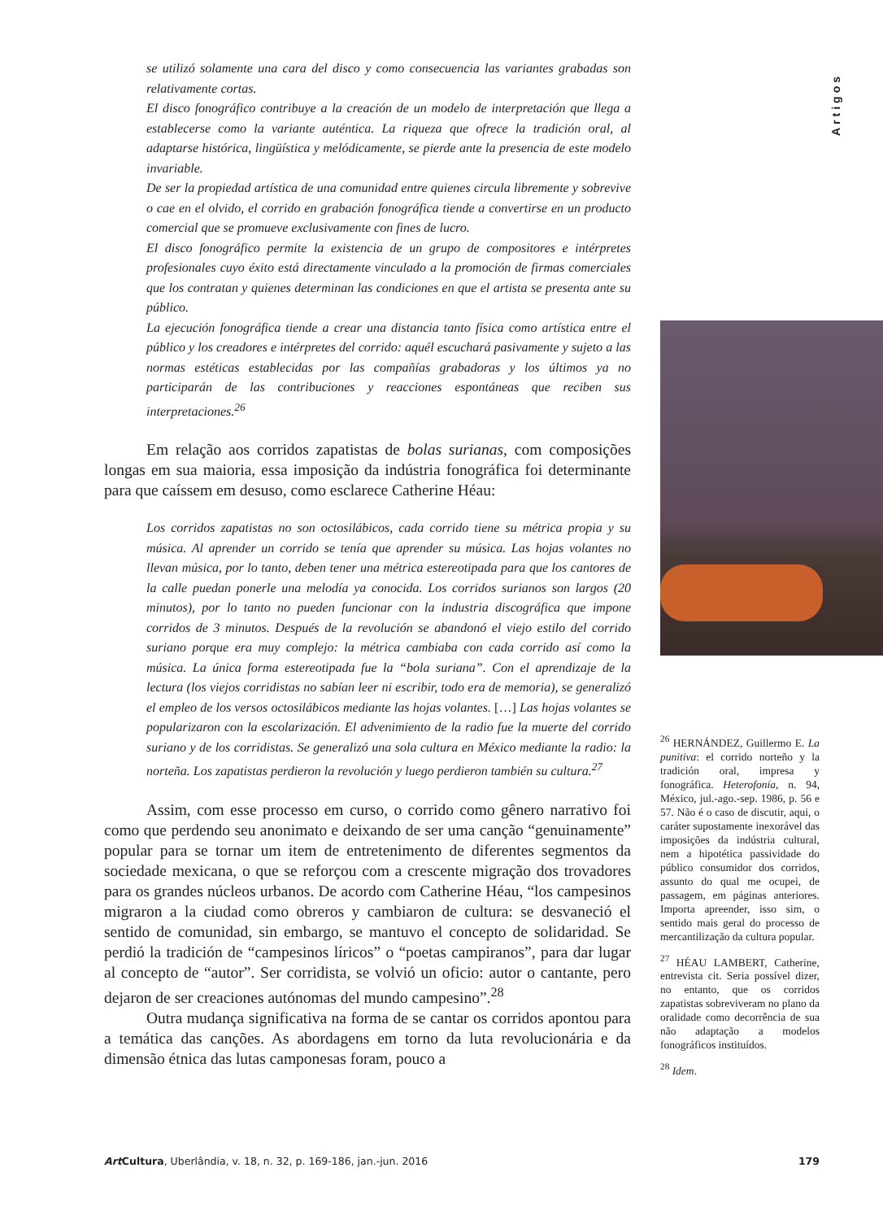Artigos
se utilizó solamente una cara del disco y como consecuencia las variantes grabadas son relativamente cortas.
El disco fonográfico contribuye a la creación de un modelo de interpretación que llega a establecerse como la variante auténtica. La riqueza que ofrece la tradición oral, al adaptarse histórica, lingüística y melódicamente, se pierde ante la presencia de este modelo invariable.
De ser la propiedad artística de una comunidad entre quienes circula libremente y sobrevive o cae en el olvido, el corrido en grabación fonográfica tiende a convertirse en un producto comercial que se promueve exclusivamente con fines de lucro.
El disco fonográfico permite la existencia de un grupo de compositores e intérpretes profesionales cuyo éxito está directamente vinculado a la promoción de firmas comerciales que los contratan y quienes determinan las condiciones en que el artista se presenta ante su público.
La ejecución fonográfica tiende a crear una distancia tanto física como artística entre el público y los creadores e intérpretes del corrido: aquél escuchará pasivamente y sujeto a las normas estéticas establecidas por las compañías grabadoras y los últimos ya no participarán de las contribuciones y reacciones espontáneas que reciben sus interpretaciones.<sup>26</sup>
Em relação aos corridos zapatistas de bolas surianas, com composições longas em sua maioria, essa imposição da indústria fonográfica foi determinante para que caíssem em desuso, como esclarece Catherine Héau:
Los corridos zapatistas no son octosilábicos, cada corrido tiene su métrica propia y su música. Al aprender un corrido se tenía que aprender su música. Las hojas volantes no llevan música, por lo tanto, deben tener una métrica estereotipada para que los cantores de la calle puedan ponerle una melodía ya conocida. Los corridos surianos son largos (20 minutos), por lo tanto no pueden funcionar con la industria discográfica que impone corridos de 3 minutos. Después de la revolución se abandonó el viejo estilo del corrido suriano porque era muy complejo: la métrica cambiaba con cada corrido así como la música. La única forma estereotipada fue la “bola suriana”. Con el aprendizaje de la lectura (los viejos corridistas no sabían leer ni escribir, todo era de memoria), se generalizó el empleo de los versos octosilábicos mediante las hojas volantes. […] Las hojas volantes se popularizaron con la escolarización. El advenimiento de la radio fue la muerte del corrido suriano y de los corridistas. Se generalizó una sola cultura en México mediante la radio: la norteña. Los zapatistas perdieron la revolución y luego perdieron también su cultura.<sup>27</sup>
Assim, com esse processo em curso, o corrido como gênero narrativo foi como que perdendo seu anonimato e deixando de ser uma canção “genuinamente” popular para se tornar um item de entretenimento de diferentes segmentos da sociedade mexicana, o que se reforçou com a crescente migração dos trovadores para os grandes núcleos urbanos. De acordo com Catherine Héau, “los campesinos migraron a la ciudad como obreros y cambiaron de cultura: se desvaneció el sentido de comunidad, sin embargo, se mantuvo el concepto de solidaridad. Se perdió la tradición de “campesinos líricos” o “poetas campiranos”, para dar lugar al concepto de “autor”. Ser corridista, se volvió un oficio: autor o cantante, pero dejaron de ser creaciones autónomas del mundo campesino”.<sup>28</sup>
Outra mudança significativa na forma de se cantar os corridos apontou para a temática das canções. As abordagens em torno da luta revolucionária e da dimensão étnica das lutas camponesas foram, pouco a
<sup>26</sup> HERNÁNDEZ, Guillermo E. La punitiva: el corrido norteño y la tradición oral, impresa y fonográfica. Heterofonía, n. 94, México, jul.-ago.-sep. 1986, p. 56 e 57. Não é o caso de discutir, aqui, o caráter supostamente inexorável das imposições da indústria cultural, nem a hipotética passividade do público consumidor dos corridos, assunto do qual me ocupei, de passagem, em páginas anteriores. Importa apreender, isso sim, o sentido mais geral do processo de mercantilização da cultura popular.
<sup>27</sup> HÉAU LAMBERT, Catherine, entrevista cit. Seria possível dizer, no entanto, que os corridos zapatistas sobreviveram no plano da oralidade como decorrência de sua não adaptação a modelos fonográficos instituídos.
<sup>28</sup> Idem.
Art Cultura, Uberlândia, v. 18, n. 32, p. 169-186, jan.-jun. 2016 179